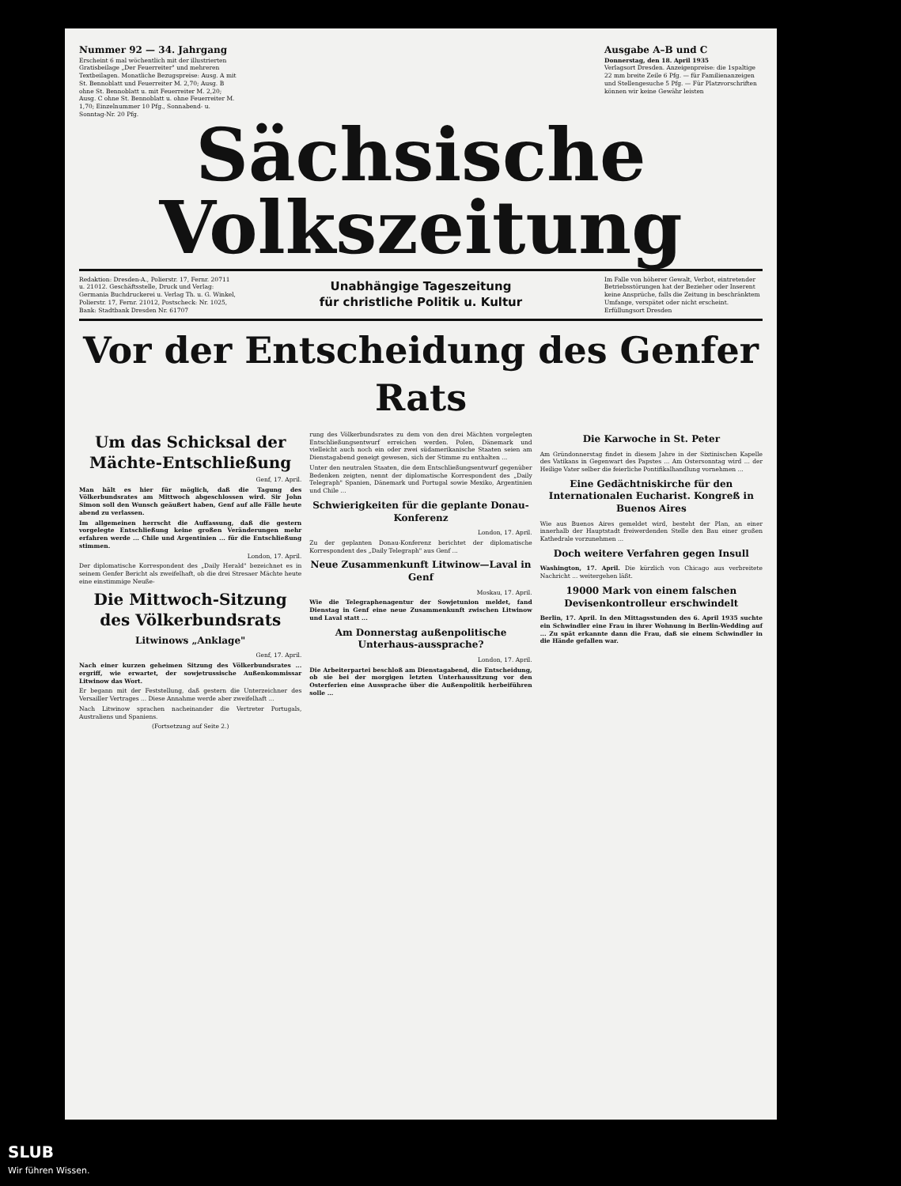Nummer 92 — 34. Jahrgang
Erscheint 6 mal wöchentlich mit der illustrierten Gratisbeilage „Der Feuerreiter" und mehreren Textbeilagen. Monatliche Bezugspreise: Ausg. A mit St. Bennoblatt und Feuerreiter M. 2,70; Ausg. B ohne St. Bennoblatt u. mit Feuerreiter M. 2,20; Ausg. C ohne St. Bennoblatt u. ohne Feuerreiter M. 1,70; Einzelnummer 10 Pfg., Sonnabend- u. Sonntag-Nr. 20 Pfg.
Ausgabe A–B und C
Donnerstag, den 18. April 1935
Verlagsort Dresden. Anzeigenpreise: die 1spaltige 22 mm breite Zeile 6 Pfg. — für Familienanzeigen und Stellengesuche 5 Pfg. — Für Platzvorschriften können wir keine Gewähr leisten
Sächsische
Volkszeitung
Redaktion: Dresden-A., Polierstr. 17, Fernr. 20711 u. 21012. Geschäftsstelle, Druck und Verlag: Germania Buchdruckerei u. Verlag Th. u. G. Winkel, Polierstr. 17, Fernr. 21012, Postscheck: Nr. 1025, Bank: Stadtbank Dresden Nr. 61707
Unabhängige Tageszeitung
für christliche Politik u. Kultur
Im Falle von höherer Gewalt, Verbot, eintretender Betriebsstörungen hat der Bezieher oder Inserent keine Ansprüche, falls die Zeitung in beschränktem Umfange, verspätet oder nicht erscheint. Erfüllungsort Dresden
Vor der Entscheidung des Genfer Rats
Um das Schicksal der Mächte-Entschließung
Genf, 17. April.
Man hält es hier für möglich, daß die Tagung des Völkerbundsrates am Mittwoch abgeschlossen wird. Sir John Simon soll den Wunsch geäußert haben, Genf auf alle Fälle heute abend zu verlassen.
Im allgemeinen herrscht die Auffassung, daß die gestern vorgelegte Entschließung keine großen Veränderungen mehr erfahren werde ... Chile und Argentinien ... für die Entschließung stimmen.
London, 17. April.
Der diplomatische Korrespondent des „Daily Herald" bezeichnet es in seinem Genfer Bericht als zweifelhaft, ob die drei Stresaer Mächte heute eine einstimmige Neuße-
Die Mittwoch-Sitzung des Völkerbundsrats
Litwinows „Anklage"
Genf, 17. April.
Nach einer kurzen geheimen Sitzung des Völkerbundsrates ... ergriff, wie erwartet, der sowjetrussische Außenkommissar Litwinow das Wort.
Er begann mit der Feststellung, daß gestern die Unterzeichner des Versailler Vertrages ... Diese Annahme werde aber zweifelhaft ...
Nach Litwinow sprachen nacheinander die Vertreter Portugals, Australiens und Spaniens.
(Fortsetzung auf Seite 2.)
rung des Völkerbundsrates zu dem von den drei Mächten vorgelegten Entschließungsentwurf erreichen werden. Polen, Dänemark und vielleicht auch noch ein oder zwei südamerikanische Staaten seien am Dienstagabend geneigt gewesen, sich der Stimme zu enthalten ...
Unter den neutralen Staaten, die dem Entschließungsentwurf gegenüber Bedenken zeigten, nennt der diplomatische Korrespondent des „Daily Telegraph" Spanien, Dänemark und Portugal sowie Mexiko, Argentinien und Chile ...
Schwierigkeiten für die geplante Donau-Konferenz
London, 17. April.
Zu der geplanten Donau-Konferenz berichtet der diplomatische Korrespondent des „Daily Telegraph" aus Genf ...
Neue Zusammenkunft Litwinow—Laval in Genf
Moskau, 17. April.
Wie die Telegraphenagentur der Sowjetunion meldet, fand Dienstag in Genf eine neue Zusammenkunft zwischen Litwinow und Laval statt ...
Am Donnerstag außenpolitische Unterhaus-aussprache?
London, 17. April.
Die Arbeiterpartei beschloß am Dienstagabend, die Entscheidung, ob sie bei der morgigen letzten Unterhaussitzung vor den Osterferien eine Aussprache über die Außenpolitik herbeiführen solle ...
Die Karwoche in St. Peter
Am Gründonnerstag findet in diesem Jahre in der Sixtinischen Kapelle des Vatikans in Gegenwart des Papstes ... Am Ostersonntag wird ... der Heilige Vater selber die feierliche Pontifikalhandlung vornehmen ...
Eine Gedächtniskirche für den Internationalen Eucharist. Kongreß in Buenos Aires
Wie aus Buenos Aires gemeldet wird, besteht der Plan, an einer innerhalb der Hauptstadt freiwerdenden Stelle den Bau einer großen Kathedrale vorzunehmen ...
Doch weitere Verfahren gegen Insull
Washington, 17. April. Die kürzlich von Chicago aus verbreitete Nachricht ... weitergehen läßt.
19000 Mark von einem falschen Devisenkontrolleur erschwindelt
Berlin, 17. April. In den Mittagsstunden des 6. April 1935 suchte ein Schwindler eine Frau in ihrer Wohnung in Berlin-Wedding auf ... Zu spät erkannte dann die Frau, daß sie einem Schwindler in die Hände gefallen war.
SLUB
Wir führen Wissen.